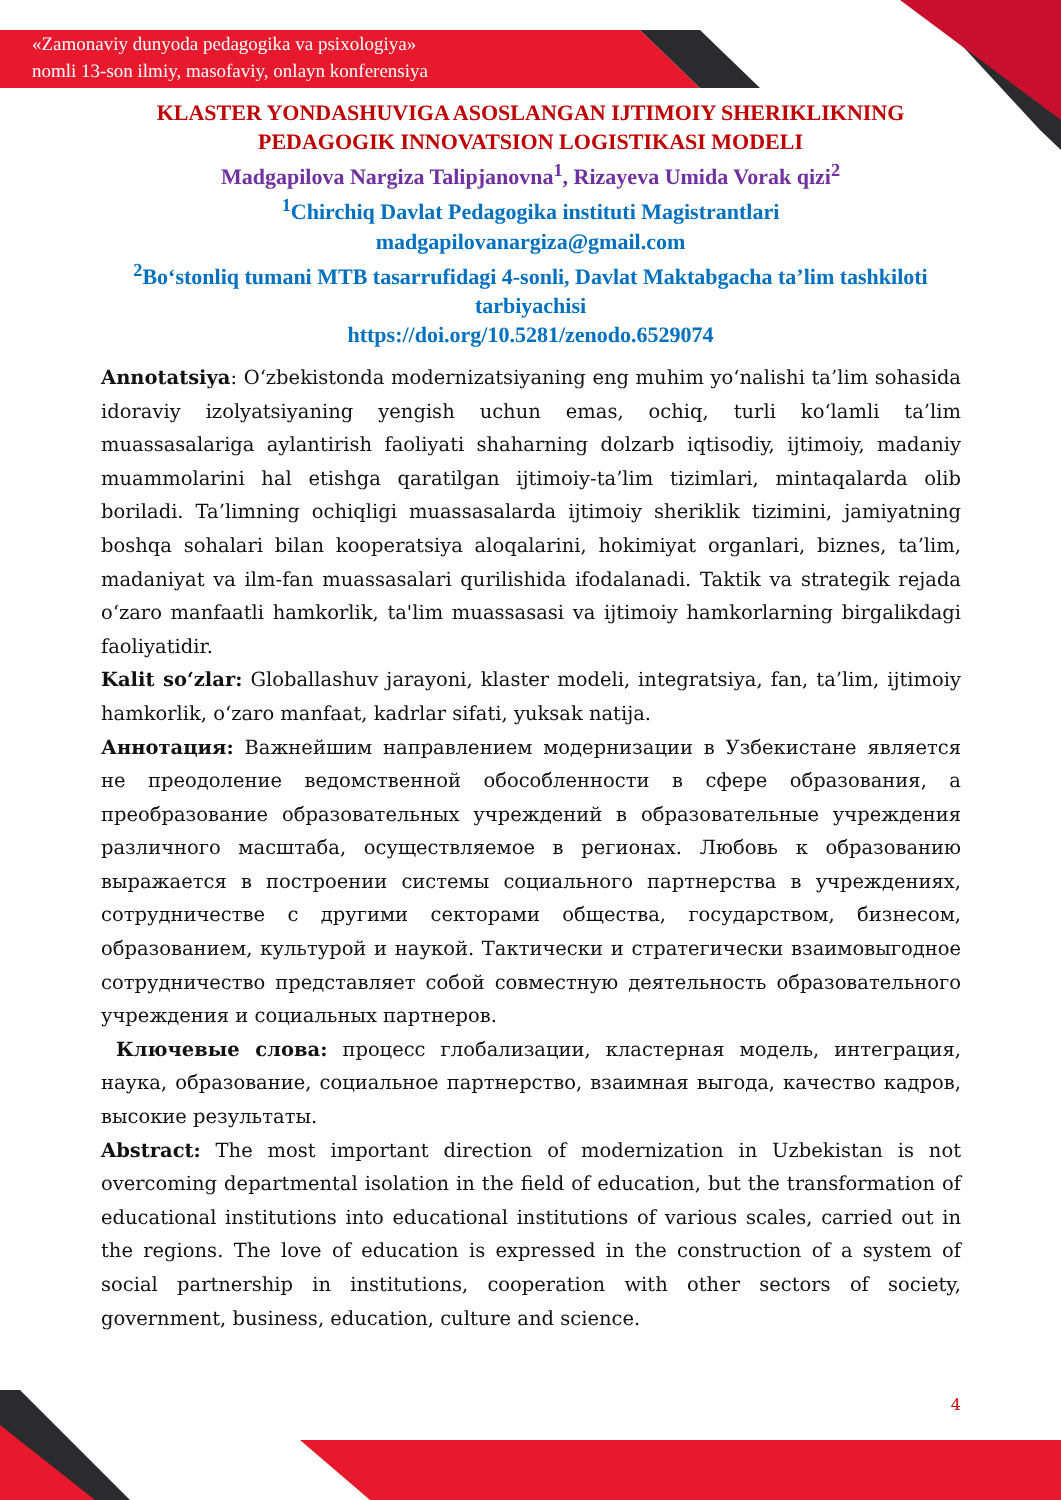«Zamonaviy dunyoda pedagogika va psixologiya»
nomli 13-son ilmiy, masofaviy, onlayn konferensiya
KLASTER YONDASHUVIGA ASOSLANGAN IJTIMOIY SHERIKLIKNING PEDAGOGIK INNOVATSION LOGISTIKASI MODELI
Madgapilova Nargiza Talipjanovna<sup>1</sup>, Rizayeva Umida Vorak qizi<sup>2</sup>
<sup>1</sup> Chirchiq Davlat Pedagogika instituti Magistrantlari
madgapilovanargiza@gmail.com
<sup>2</sup> Boʻstonliq tumani MTB tasarrufidagi 4-sonli, Davlat Maktabgacha ta’lim tashkiloti tarbiyachisi
https://doi.org/10.5281/zenodo.6529074
Annotatsiya: Oʻzbekistonda modernizatsiyaning eng muhim yoʻnalishi ta’lim sohasida idoraviy izolyatsiyaning yengish uchun emas, ochiq, turli koʻlamli ta’lim muassasalariga aylantirish faoliyati shaharning dolzarb iqtisodiy, ijtimoiy, madaniy muammolarini hal etishga qaratilgan ijtimoiy-ta’lim tizimlari, mintaqalarda olib boriladi. Ta’limning ochiqligi muassasalarda ijtimoiy sheriklik tizimini, jamiyatning boshqa sohalari bilan kooperatsiya aloqalarini, hokimiyat organlari, biznes, ta’lim, madaniyat va ilm-fan muassasalari qurilishida ifodalanadi. Taktik va strategik rejada oʻzaro manfaatli hamkorlik, ta'lim muassasasi va ijtimoiy hamkorlarning birgalikdagi faoliyatidir.
Kalit soʻzlar: Globallashuv jarayoni, klaster modeli, integratsiya, fan, ta’lim, ijtimoiy hamkorlik, oʻzaro manfaat, kadrlar sifati, yuksak natija.
Аннотация: Важнейшим направлением модернизации в Узбекистане является не преодоление ведомственной обособленности в сфере образования, а преобразование образовательных учреждений в образовательные учреждения различного масштаба, осуществляемое в регионах. Любовь к образованию выражается в построении системы социального партнерства в учреждениях, сотрудничестве с другими секторами общества, государством, бизнесом, образованием, культурой и наукой. Тактически и стратегически взаимовыгодное сотрудничество представляет собой совместную деятельность образовательного учреждения и социальных партнеров.
Ключевые слова: процесс глобализации, кластерная модель, интеграция, наука, образование, социальное партнерство, взаимная выгода, качество кадров, высокие результаты.
Abstract: The most important direction of modernization in Uzbekistan is not overcoming departmental isolation in the field of education, but the transformation of educational institutions into educational institutions of various scales, carried out in the regions. The love of education is expressed in the construction of a system of social partnership in institutions, cooperation with other sectors of society, government, business, education, culture and science.
4